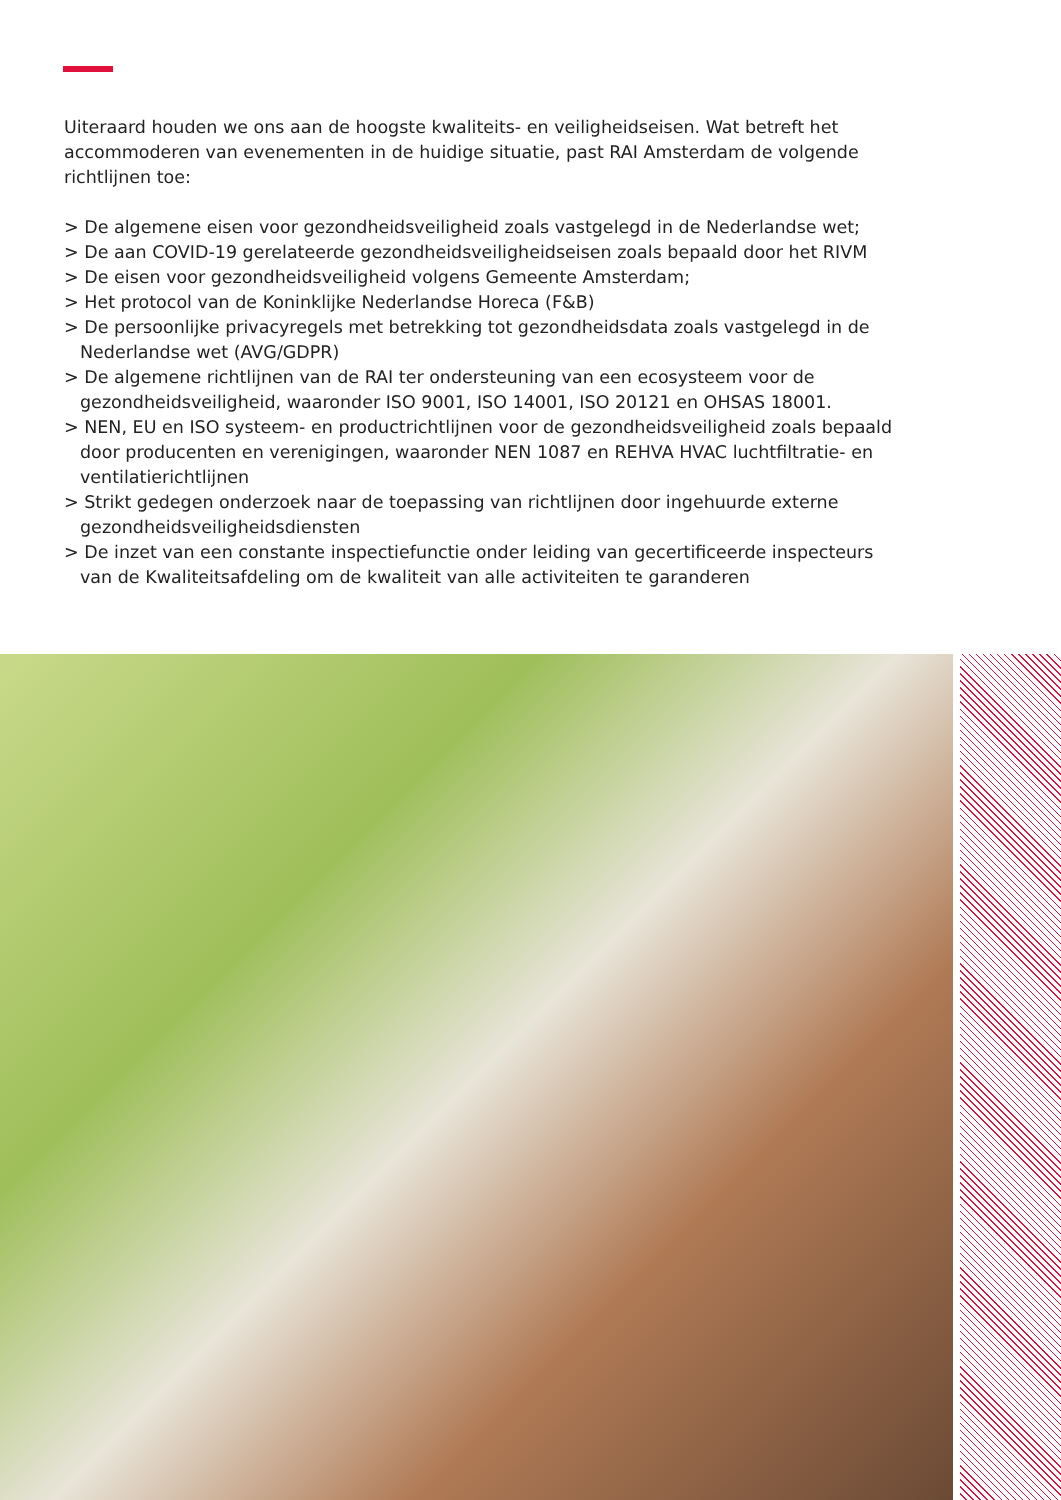Uiteraard houden we ons aan de hoogste kwaliteits- en veiligheidseisen. Wat betreft het accommoderen van evenementen in de huidige situatie, past RAI Amsterdam de volgende richtlijnen toe:
> De algemene eisen voor gezondheidsveiligheid zoals vastgelegd in de Nederlandse wet;
> De aan COVID-19 gerelateerde gezondheidsveiligheidseisen zoals bepaald door het RIVM
> De eisen voor gezondheidsveiligheid volgens Gemeente Amsterdam;
> Het protocol van de Koninklijke Nederlandse Horeca (F&B)
> De persoonlijke privacyregels met betrekking tot gezondheidsdata zoals vastgelegd in de Nederlandse wet (AVG/GDPR)
> De algemene richtlijnen van de RAI ter ondersteuning van een ecosysteem voor de gezondheidsveiligheid, waaronder ISO 9001, ISO 14001, ISO 20121 en OHSAS 18001.
> NEN, EU en ISO systeem- en productrichtlijnen voor de gezondheidsveiligheid zoals bepaald door producenten en verenigingen, waaronder NEN 1087 en REHVA HVAC luchtfiltratie- en ventilatierichtlijnen
> Strikt gedegen onderzoek naar de toepassing van richtlijnen door ingehuurde externe gezondheidsveiligheidsdiensten
> De inzet van een constante inspectiefunctie onder leiding van gecertificeerde inspecteurs van de Kwaliteitsafdeling om de kwaliteit van alle activiteiten te garanderen